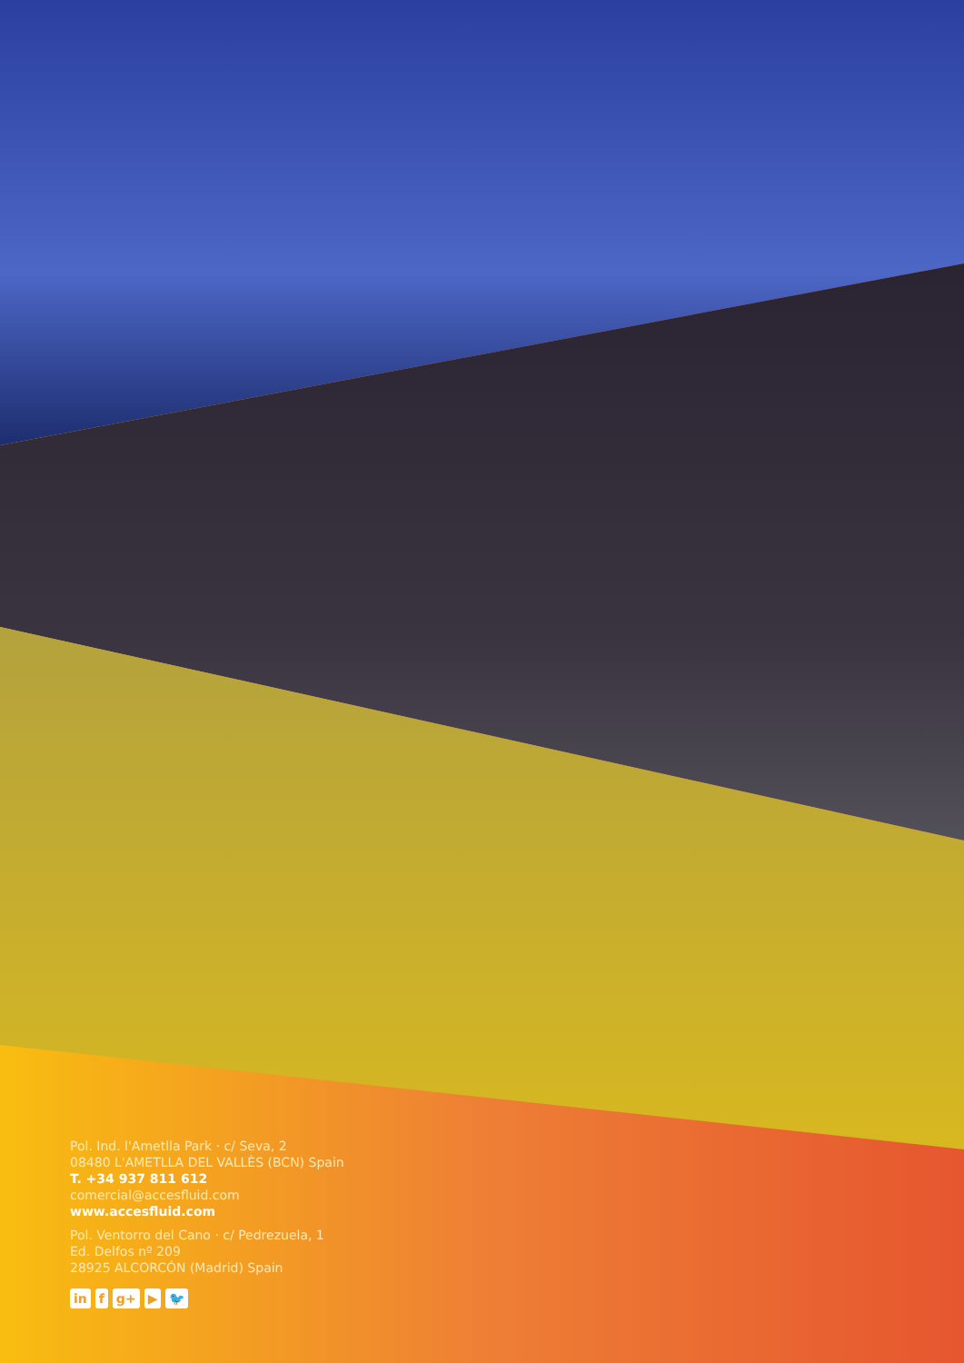Pol. Ind. l'Ametlla Park · c/ Seva, 2
08480 L'AMETLLA DEL VALLÈS (BCN) Spain
T. +34 937 811 612
comercial@accesfluid.com
www.accesfluid.com
Pol. Ventorro del Cano · c/ Pedrezuela, 1
Ed. Delfos nº 209
28925 ALCORCÓN (Madrid) Spain
in f g+ ▶ 🐦